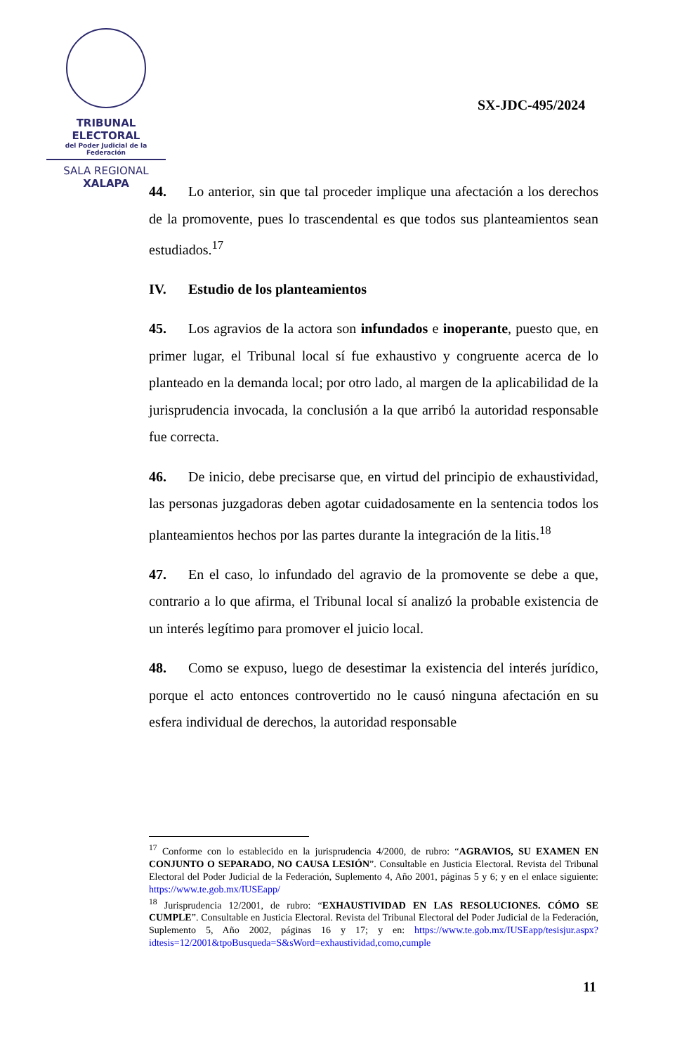TRIBUNAL ELECTORAL
del Poder Judicial de la Federación
SALA REGIONAL
XALAPA
SX-JDC-495/2024
44. Lo anterior, sin que tal proceder implique una afectación a los derechos de la promovente, pues lo trascendental es que todos sus planteamientos sean estudiados.<sup>17</sup>
IV. Estudio de los planteamientos
45. Los agravios de la actora son infundados e inoperante, puesto que, en primer lugar, el Tribunal local sí fue exhaustivo y congruente acerca de lo planteado en la demanda local; por otro lado, al margen de la aplicabilidad de la jurisprudencia invocada, la conclusión a la que arribó la autoridad responsable fue correcta.
46. De inicio, debe precisarse que, en virtud del principio de exhaustividad, las personas juzgadoras deben agotar cuidadosamente en la sentencia todos los planteamientos hechos por las partes durante la integración de la litis.<sup>18</sup>
47. En el caso, lo infundado del agravio de la promovente se debe a que, contrario a lo que afirma, el Tribunal local sí analizó la probable existencia de un interés legítimo para promover el juicio local.
48. Como se expuso, luego de desestimar la existencia del interés jurídico, porque el acto entonces controvertido no le causó ninguna afectación en su esfera individual de derechos, la autoridad responsable
<sup>17</sup> Conforme con lo establecido en la jurisprudencia 4/2000, de rubro: “AGRAVIOS, SU EXAMEN EN CONJUNTO O SEPARADO, NO CAUSA LESIÓN”. Consultable en Justicia Electoral. Revista del Tribunal Electoral del Poder Judicial de la Federación, Suplemento 4, Año 2001, páginas 5 y 6; y en el enlace siguiente: https://www.te.gob.mx/IUSEapp/
<sup>18</sup> Jurisprudencia 12/2001, de rubro: “EXHAUSTIVIDAD EN LAS RESOLUCIONES. CÓMO SE CUMPLE”. Consultable en Justicia Electoral. Revista del Tribunal Electoral del Poder Judicial de la Federación, Suplemento 5, Año 2002, páginas 16 y 17; y en: https://www.te.gob.mx/IUSEapp/tesisjur.aspx?idtesis=12/2001&tpoBusqueda=S&sWord=exhaustividad,como,cumple
11